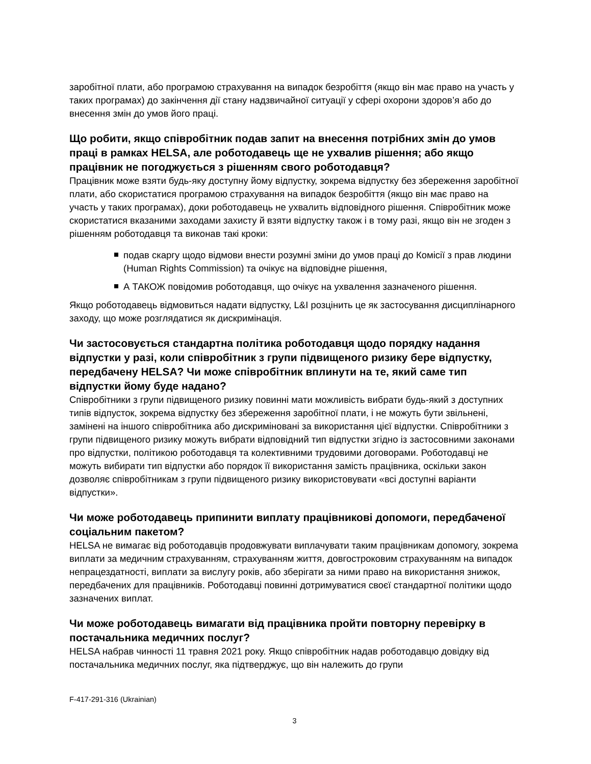заробітної плати, або програмою страхування на випадок безробіття (якщо він має право на участь у таких програмах) до закінчення дії стану надзвичайної ситуації у сфері охорони здоров’я або до внесення змін до умов його праці.
Що робити, якщо співробітник подав запит на внесення потрібних змін до умов праці в рамках HELSA, але роботодавець ще не ухвалив рішення; або якщо працівник не погоджується з рішенням свого роботодавця?
Працівник може взяти будь-яку доступну йому відпустку, зокрема відпустку без збереження заробітної плати, або скористатися програмою страхування на випадок безробіття (якщо він має право на участь у таких програмах), доки роботодавець не ухвалить відповідного рішення. Співробітник може скористатися вказаними заходами захисту й взяти відпустку також і в тому разі, якщо він не згоден з рішенням роботодавця та виконав такі кроки:
подав скаргу щодо відмови внести розумні зміни до умов праці до Комісії з прав людини (Human Rights Commission) та очікує на відповідне рішення,
А ТАКОЖ повідомив роботодавця, що очікує на ухвалення зазначеного рішення.
Якщо роботодавець відмовиться надати відпустку, L&I розцінить це як застосування дисциплінарного заходу, що може розглядатися як дискримінація.
Чи застосовується стандартна політика роботодавця щодо порядку надання відпустки у разі, коли співробітник з групи підвищеного ризику бере відпустку, передбачену HELSA? Чи може співробітник вплинути на те, який саме тип відпустки йому буде надано?
Співробітники з групи підвищеного ризику повинні мати можливість вибрати будь-який з доступних типів відпусток, зокрема відпустку без збереження заробітної плати, і не можуть бути звільнені, замінені на іншого співробітника або дискриміновані за використання цієї відпустки. Співробітники з групи підвищеного ризику можуть вибрати відповідний тип відпустки згідно із застосовними законами про відпустки, політикою роботодавця та колективними трудовими договорами. Роботодавці не можуть вибирати тип відпустки або порядок її використання замість працівника, оскільки закон дозволяє співробітникам з групи підвищеного ризику використовувати «всі доступні варіанти відпустки».
Чи може роботодавець припинити виплату працівникові допомоги, передбаченої соціальним пакетом?
HELSA не вимагає від роботодавців продовжувати виплачувати таким працівникам допомогу, зокрема виплати за медичним страхуванням, страхуванням життя, довгостроковим страхуванням на випадок непрацездатності, виплати за вислугу років, або зберігати за ними право на використання знижок, передбачених для працівників. Роботодавці повинні дотримуватися своєї стандартної політики щодо зазначених виплат.
Чи може роботодавець вимагати від працівника пройти повторну перевірку в постачальника медичних послуг?
HELSA набрав чинності 11 травня 2021 року. Якщо співробітник надав роботодавцю довідку від постачальника медичних послуг, яка підтверджує, що він належить до групи
F-417-291-316 (Ukrainian)
3